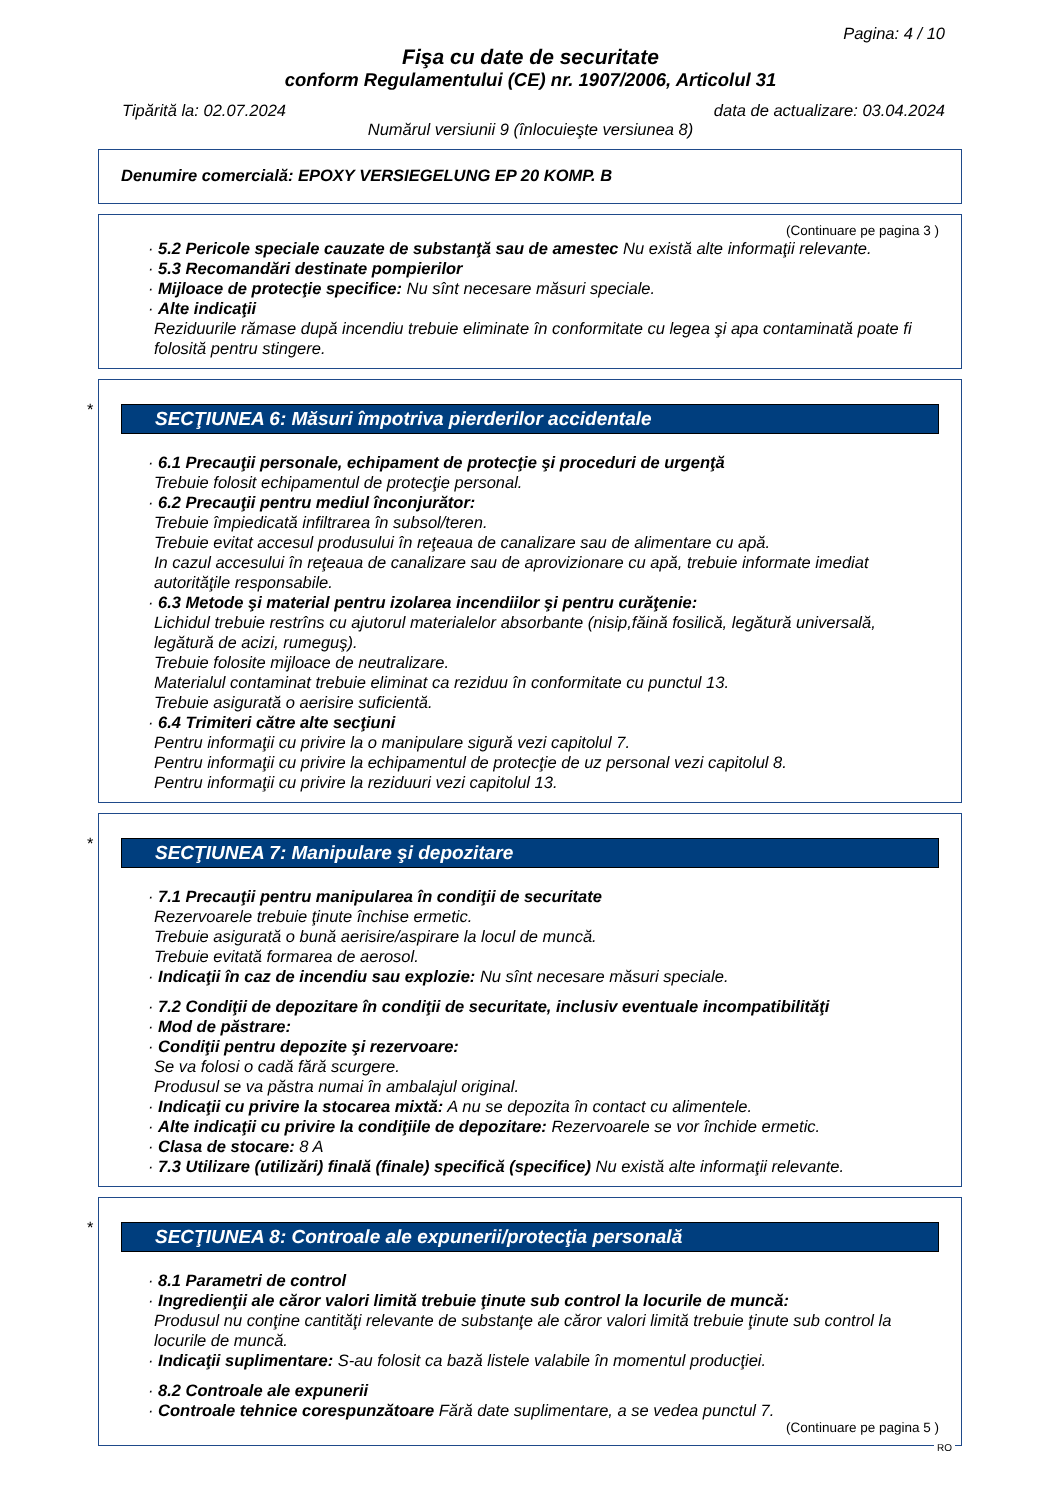Pagina: 4 / 10
Fişa cu date de securitate
conform Regulamentului (CE) nr. 1907/2006, Articolul 31
Tipărită la: 02.07.2024 data de actualizare: 03.04.2024
Numărul versiunii 9 (înlocuieşte versiunea 8)
Denumire comercială: EPOXY VERSIEGELUNG EP 20 KOMP. B
(Continuare pe pagina 3 )
· 5.2 Pericole speciale cauzate de substanţă sau de amestec Nu există alte informaţii relevante.
· 5.3 Recomandări destinate pompierilor
· Mijloace de protecţie specifice: Nu sînt necesare măsuri speciale.
· Alte indicaţii
Reziduurile rămase după incendiu trebuie eliminate în conformitate cu legea şi apa contaminată poate fi folosită pentru stingere.
*
SECŢIUNEA 6: Măsuri împotriva pierderilor accidentale
· 6.1 Precauţii personale, echipament de protecţie şi proceduri de urgenţă
Trebuie folosit echipamentul de protecţie personal.
· 6.2 Precauţii pentru mediul înconjurător:
Trebuie împiedicată infiltrarea în subsol/teren.
Trebuie evitat accesul produsului în reţeaua de canalizare sau de alimentare cu apă.
In cazul accesului în reţeaua de canalizare sau de aprovizionare cu apă, trebuie informate imediat autorităţile responsabile.
· 6.3 Metode şi material pentru izolarea incendiilor şi pentru curăţenie:
Lichidul trebuie restrîns cu ajutorul materialelor absorbante (nisip,făină fosilică, legătură universală, legătură de acizi, rumeguş).
Trebuie folosite mijloace de neutralizare.
Materialul contaminat trebuie eliminat ca reziduu în conformitate cu punctul 13.
Trebuie asigurată o aerisire suficientă.
· 6.4 Trimiteri către alte secţiuni
Pentru informaţii cu privire la o manipulare sigură vezi capitolul 7.
Pentru informaţii cu privire la echipamentul de protecţie de uz personal vezi capitolul 8.
Pentru informaţii cu privire la reziduuri vezi capitolul 13.
*
SECŢIUNEA 7: Manipulare şi depozitare
· 7.1 Precauţii pentru manipularea în condiţii de securitate
Rezervoarele trebuie ţinute închise ermetic.
Trebuie asigurată o bună aerisire/aspirare la locul de muncă.
Trebuie evitată formarea de aerosol.
· Indicaţii în caz de incendiu sau explozie: Nu sînt necesare măsuri speciale.
· 7.2 Condiţii de depozitare în condiţii de securitate, inclusiv eventuale incompatibilităţi
· Mod de păstrare:
· Condiţii pentru depozite şi rezervoare:
Se va folosi o cadă fără scurgere.
Produsul se va păstra numai în ambalajul original.
· Indicaţii cu privire la stocarea mixtă: A nu se depozita în contact cu alimentele.
· Alte indicaţii cu privire la condiţiile de depozitare: Rezervoarele se vor închide ermetic.
· Clasa de stocare: 8 A
· 7.3 Utilizare (utilizări) finală (finale) specifică (specifice) Nu există alte informaţii relevante.
*
SECŢIUNEA 8: Controale ale expunerii/protecţia personală
· 8.1 Parametri de control
· Ingredienţii ale căror valori limită trebuie ţinute sub control la locurile de muncă:
Produsul nu conţine cantităţi relevante de substanţe ale căror valori limită trebuie ţinute sub control la locurile de muncă.
· Indicaţii suplimentare: S-au folosit ca bază listele valabile în momentul producţiei.
· 8.2 Controale ale expunerii
· Controale tehnice corespunzătoare Fără date suplimentare, a se vedea punctul 7.
(Continuare pe pagina 5 )
RO